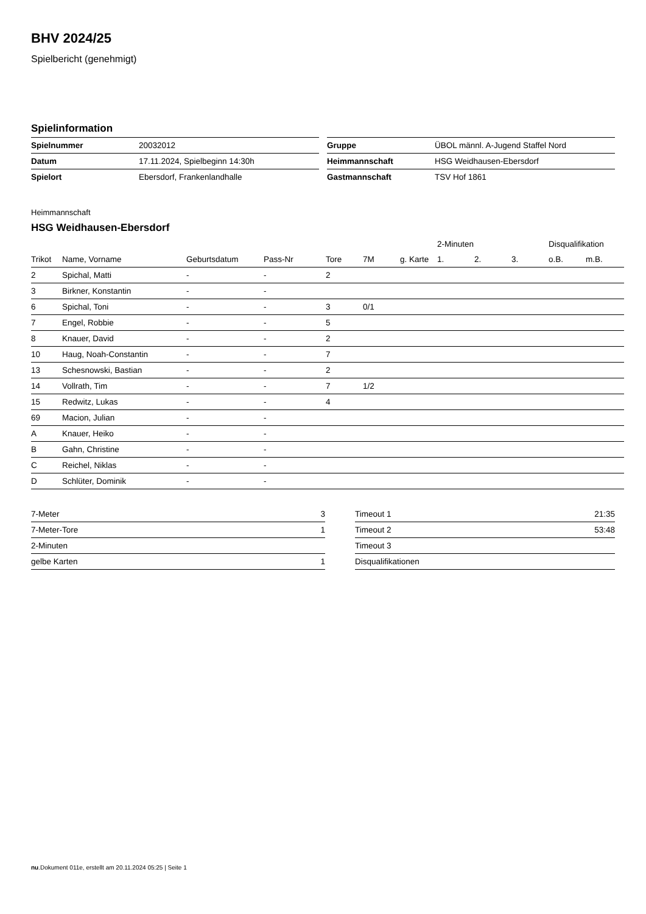BHV 2024/25
Spielbericht (genehmigt)
Spielinformation
| Spielnummer | 20032012 |
| Datum | 17.11.2024, Spielbeginn 14:30h |
| Spielort | Ebersdorf, Frankenlandhalle |
| Gruppe | ÜBOL männl. A-Jugend Staffel Nord |
| Heimmannschaft | HSG Weidhausen-Ebersdorf |
| Gastmannschaft | TSV Hof 1861 |
Heimmannschaft
HSG Weidhausen-Ebersdorf
| | | | | | | | 2-Minuten | | | Disqualifikation | |
| --- | --- | --- | --- | --- | --- | --- | --- | --- | --- | --- | --- |
| Trikot | Name, Vorname | Geburtsdatum | Pass-Nr | Tore | 7M | g. Karte | 1. | 2. | 3. | o.B. | m.B. |
| 2 | Spichal, Matti | - | - | 2 | | | | | | | |
| 3 | Birkner, Konstantin | - | - | | | | | | | | |
| 6 | Spichal, Toni | - | - | 3 | 0/1 | | | | | | |
| 7 | Engel, Robbie | - | - | 5 | | | | | | | |
| 8 | Knauer, David | - | - | 2 | | | | | | | |
| 10 | Haug, Noah-Constantin | - | - | 7 | | | | | | | |
| 13 | Schesnowski, Bastian | - | - | 2 | | | | | | | |
| 14 | Vollrath, Tim | - | - | 7 | 1/2 | | | | | | |
| 15 | Redwitz, Lukas | - | - | 4 | | | | | | | |
| 69 | Macion, Julian | - | - | | | | | | | | |
| A | Knauer, Heiko | - | - | | | | | | | | |
| B | Gahn, Christine | - | - | | | | | | | | |
| C | Reichel, Niklas | - | - | | | | | | | | |
| D | Schlüter, Dominik | - | - | | | | | | | | |
| 7-Meter | 3 |
| 7-Meter-Tore | 1 |
| 2-Minuten | |
| gelbe Karten | 1 |
| Timeout 1 | 21:35 |
| Timeout 2 | 53:48 |
| Timeout 3 | |
| Disqualifikationen | |
nu.Dokument 011e, erstellt am 20.11.2024 05:25 | Seite 1